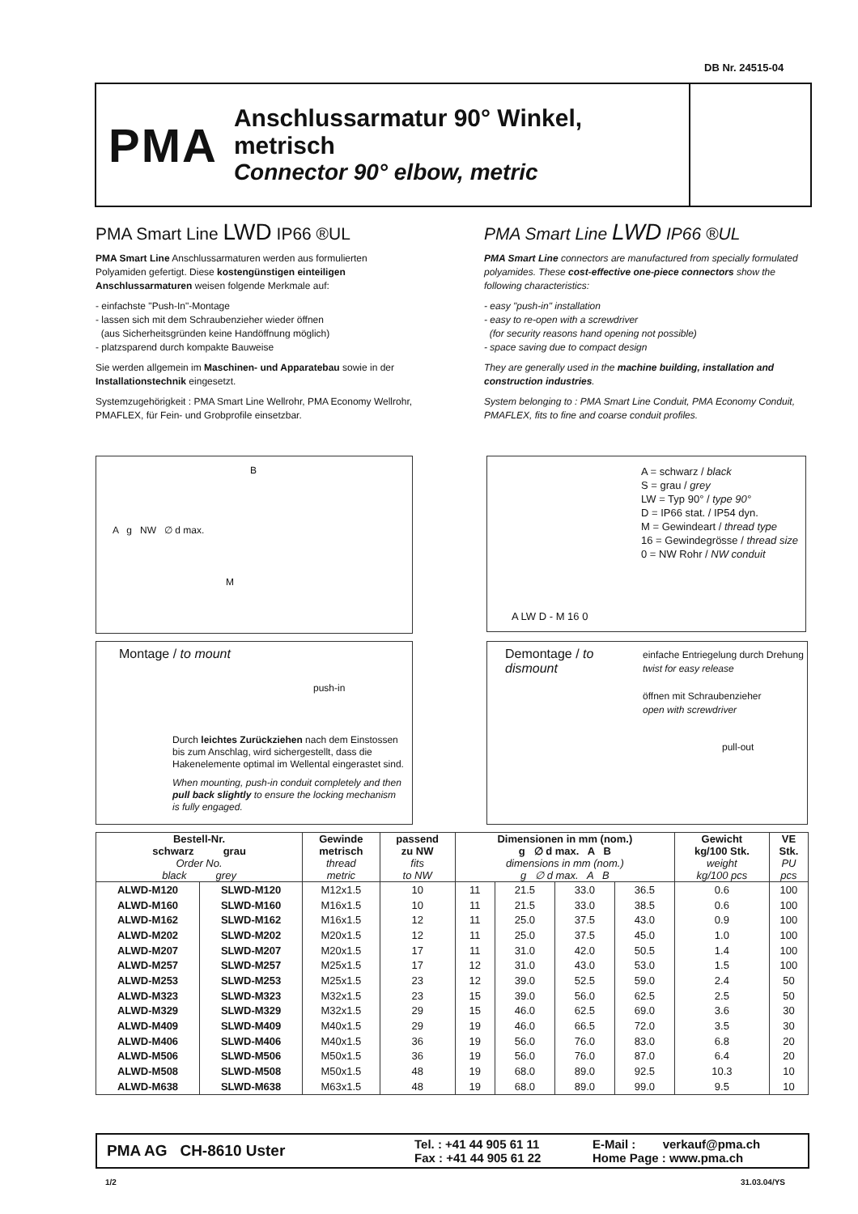DB Nr. 24515-04
PMA
Anschlussarmatur 90° Winkel, metrisch
Connector 90° elbow, metric
PMA Smart Line LWD IP66 ®UL
PMA Smart Line Anschlussarmaturen werden aus formulierten Polyamiden gefertigt. Diese kostengünstigen einteiligen Anschlussarmaturen weisen folgende Merkmale auf:
- einfachste "Push-In"-Montage
- lassen sich mit dem Schraubenzieher wieder öffnen
(aus Sicherheitsgründen keine Handöffnung möglich)
- platzsparend durch kompakte Bauweise
Sie werden allgemein im Maschinen- und Apparatebau sowie in der Installationstechnik eingesetzt.
Systemzugehörigkeit : PMA Smart Line Wellrohr, PMA Economy Wellrohr, PMAFLEX, für Fein- und Grobprofile einsetzbar.
PMA Smart Line LWD IP66 ®UL
PMA Smart Line connectors are manufactured from specially formulated polyamides. These cost-effective one-piece connectors show the following characteristics:
- easy "push-in" installation
- easy to re-open with a screwdriver
(for security reasons hand opening not possible)
- space saving due to compact design
They are generally used in the machine building, installation and construction industries.
System belonging to : PMA Smart Line Conduit, PMA Economy Conduit, PMAFLEX, fits to fine and coarse conduit profiles.
B
A g NW ∅ d max.
M
A = schwarz / black
S = grau / grey
LW = Typ 90° / type 90°
D = IP66 stat. / IP54 dyn.
M = Gewindeart / thread type
16 = Gewindegrösse / thread size
0 = NW Rohr / NW conduit
A LW D - M 16 0
Montage / to mount
push-in
Durch leichtes Zurückziehen nach dem Einstossen bis zum Anschlag, wird sichergestellt, dass die Hakenelemente optimal im Wellental eingerastet sind.
When mounting, push-in conduit completely and then pull back slightly to ensure the locking mechanism is fully engaged.
Demontage / to dismount
einfache Entriegelung durch Drehung
twist for easy release
öffnen mit Schraubenzieher
open with screwdriver
pull-out
| Bestell-Nr. schwarz grau | | Gewinde metrisch | passend zu NW | Dimensionen in mm (nom.) g ∅ d max. A B | | | | Gewicht kg/100 Stk. | VE Stk. |
| --- | --- | --- | --- | --- | --- | --- | --- | --- | --- |
| Order No. black grey | | thread metric | fits to NW | dimensions in mm (nom.) g ∅ d max. A B | | | | weight kg/100 pcs | PU pcs |
| ALWD-M120 | SLWD-M120 | M12x1.5 | 10 | 11 | 21.5 | 33.0 | 36.5 | 0.6 | 100 |
| ALWD-M160 | SLWD-M160 | M16x1.5 | 10 | 11 | 21.5 | 33.0 | 38.5 | 0.6 | 100 |
| ALWD-M162 | SLWD-M162 | M16x1.5 | 12 | 11 | 25.0 | 37.5 | 43.0 | 0.9 | 100 |
| ALWD-M202 | SLWD-M202 | M20x1.5 | 12 | 11 | 25.0 | 37.5 | 45.0 | 1.0 | 100 |
| ALWD-M207 | SLWD-M207 | M20x1.5 | 17 | 11 | 31.0 | 42.0 | 50.5 | 1.4 | 100 |
| ALWD-M257 | SLWD-M257 | M25x1.5 | 17 | 12 | 31.0 | 43.0 | 53.0 | 1.5 | 100 |
| ALWD-M253 | SLWD-M253 | M25x1.5 | 23 | 12 | 39.0 | 52.5 | 59.0 | 2.4 | 50 |
| ALWD-M323 | SLWD-M323 | M32x1.5 | 23 | 15 | 39.0 | 56.0 | 62.5 | 2.5 | 50 |
| ALWD-M329 | SLWD-M329 | M32x1.5 | 29 | 15 | 46.0 | 62.5 | 69.0 | 3.6 | 30 |
| ALWD-M409 | SLWD-M409 | M40x1.5 | 29 | 19 | 46.0 | 66.5 | 72.0 | 3.5 | 30 |
| ALWD-M406 | SLWD-M406 | M40x1.5 | 36 | 19 | 56.0 | 76.0 | 83.0 | 6.8 | 20 |
| ALWD-M506 | SLWD-M506 | M50x1.5 | 36 | 19 | 56.0 | 76.0 | 87.0 | 6.4 | 20 |
| ALWD-M508 | SLWD-M508 | M50x1.5 | 48 | 19 | 68.0 | 89.0 | 92.5 | 10.3 | 10 |
| ALWD-M638 | SLWD-M638 | M63x1.5 | 48 | 19 | 68.0 | 89.0 | 99.0 | 9.5 | 10 |
PMA AG CH-8610 Uster
Tel. : +41 44 905 61 11
Fax : +41 44 905 61 22
E-Mail : verkauf@pma.ch
Home Page : www.pma.ch
1/2 31.03.04/YS